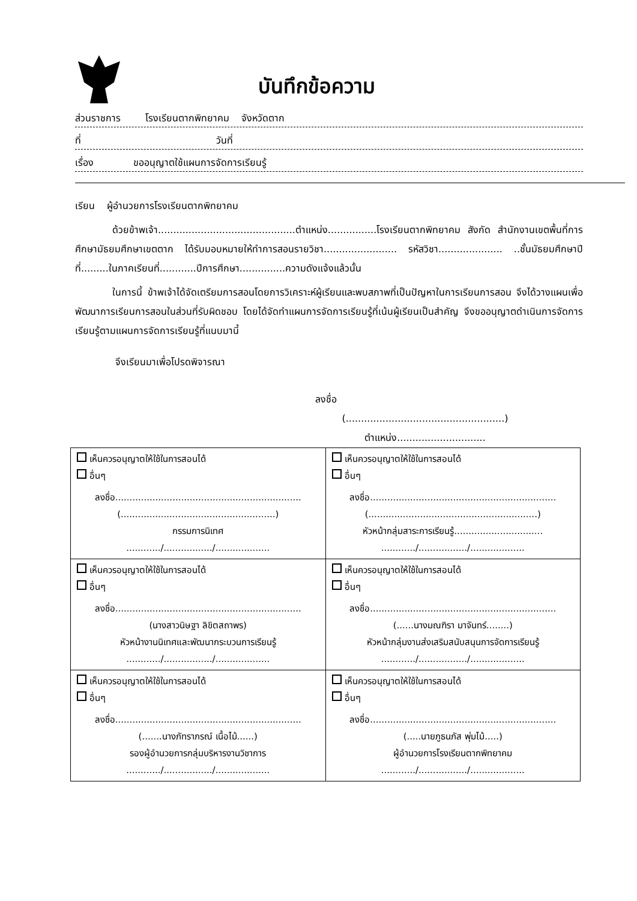บันทึกข้อความ
ส่วนราชการ โรงเรียนตากพิทยาคม จังหวัดตาก
ที่ วันที่
เรื่อง ขออนุญาตใช้แผนการจัดการเรียนรู้
เรียน ผู้อำนวยการโรงเรียนตากพิทยาคม
ด้วยข้าพเจ้า.............................................ตำแหน่ง................โรงเรียนตากพิทยาคม สังกัด สำนักงานเขตพื้นที่การศึกษามัธยมศึกษาเขตตาก ได้รับมอบหมายให้ทำการสอนรายวิชา........................ รหัสวิชา..................... ..ชั้นมัธยมศึกษาปีที่.........ในภาคเรียนที่............ปีการศึกษา...............ความดังแจ้งแล้วนั้น
ในการนี้ ข้าพเจ้าได้จัดเตรียมการสอนโดยการวิเคราะห์ผู้เรียนและพบสภาพที่เป็นปัญหาในการเรียนการสอน จึงได้วางแผนเพื่อพัฒนาการเรียนการสอนในส่วนที่รับผิดชอบ โดยได้จัดทำแผนการจัดการเรียนรู้ที่เน้นผู้เรียนเป็นสำคัญ จึงขออนุญาตดำเนินการจัดการเรียนรู้ตามแผนการจัดการเรียนรู้ที่แนบมานี้
จึงเรียนมาเพื่อโปรดพิจารณา
ลงชื่อ
(....................................................)
ตำแหน่ง.............................
| เห็นควรอนุญาตให้ใช้ในการสอนได้ อื่นๆ ลงชื่อ................................................................. (......................................................) กรรมการนิเทศ ............/................./................... | เห็นควรอนุญาตให้ใช้ในการสอนได้ อื่นๆ ลงชื่อ................................................................. (...........................................................) หัวหน้ากลุ่มสาระการเรียนรู้............................... ............/................./................... |
| เห็นควรอนุญาตให้ใช้ในการสอนได้ อื่นๆ ลงชื่อ................................................................. (นางสาวนิษฐา ลิขิตสถาพร) หัวหน้างานนิเทศและพัฒนากระบวนการเรียนรู้ ............/................./................... | เห็นควรอนุญาตให้ใช้ในการสอนได้ อื่นๆ ลงชื่อ................................................................. (......นางมณฑิรา มาจันทร์........) หัวหน้ากลุ่มงานส่งเสริมสนับสนุนการจัดการเรียนรู้ ............/................./................... |
| เห็นควรอนุญาตให้ใช้ในการสอนได้ อื่นๆ ลงชื่อ................................................................. (.......นางภัทราภรณ์ เนื้อไม้......) รองผู้อำนวยการกลุ่มบริหารงานวิชาการ ............/................./................... | เห็นควรอนุญาตให้ใช้ในการสอนได้ อื่นๆ ลงชื่อ................................................................. (.....นายภูธนภัส พุ่มไม้.....) ผู้อำนวยการโรงเรียนตากพิทยาคม ............/................./................... |